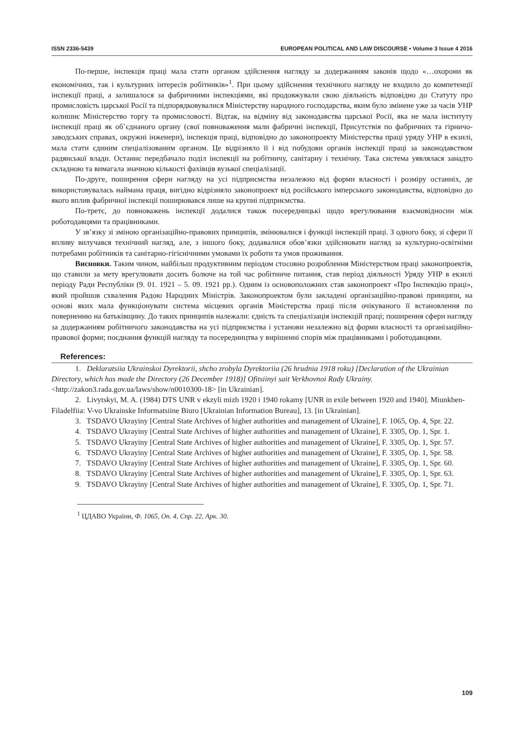ISSN 2336-5439 EUROPEAN POLITICAL AND LAW DISCOURSE • Volume 3 Issue 4 2016
По-перше, інспекція праці мала стати органом здійснення нагляду за додержанням законів щодо «…охорони як економічних, так і культурних інтересів робітників»<sup>1</sup>. При цьому здійснення технічного нагляду не входило до компетенції інспекції праці, а залишалося за фабричними інспекціями, які продовжували свою діяльність відповідно до Статуту про промисловість царської Росії та підпорядковувалися Міністерству народного господарства, яким було змінене уже за часів УНР колишнє Міністерство торгу та промисловості. Відтак, на відміну від законодавства царської Росії, яка не мала інституту інспекції праці як об’єднаного органу (свої повноваження мали фабричні інспекції, Присутствія по фабричних та гірничо-заводських справах, окружні інженери), інспекція праці, відповідно до законопроекту Міністерства праці уряду УНР в екзилі, мала стати єдиним спеціалізованим органом. Це відрізняло її і від побудови органів інспекції праці за законодавством радянської влади. Останнє передбачало поділ інспекції на робітничу, санітарну і технічну. Така система уявлялася занадто складною та вимагала значною кількості фахівців вузької спеціалізації.
По-друге, поширення сфери нагляду на усі підприємства незалежно від форми власності і розміру останніх, де використовувалась наймана праця, вигідно відрізняло законопроект від російського імперського законодавства, відповідно до якого вплив фабричної інспекції поширювався лише на крупні підприємства.
По-третє, до повноважень інспекції додалися також посередницькі щодо врегулювання взаємовідносин між роботодавцями та працівниками.
У зв’язку зі зміною організаційно-правових принципів, змінювалися і функції інспекцій праці. З одного боку, зі сфери її впливу вилучався технічний нагляд, але, з іншого боку, додавалися обов’язки здійснювати нагляд за культурно-освітніми потребами робітників та санітарно-гігієнічними умовами їх роботи та умов проживання.
Висновки. Таким чином, найбільш продуктивним періодом стосовно розроблення Міністерством праці законопроектів, що ставили за мету врегулювати досить болюче на той час робітниче питання, став період діяльності Уряду УНР в екзилі періоду Ради Республіки (9. 01. 1921 – 5. 09. 1921 рр.). Одним із основоположних став законопроект «Про Інспекцію праці», який пройшов схвалення Радою Народних Міністрів. Законопроектом були закладені організаційно-правові принципи, на основі яких мала функціонувати система місцевих органів Міністерства праці після очікуваного її встановлення по поверненню на батьківщину. До таких принципів належали: єдність та спеціалізація інспекцій праці; поширення сфери нагляду за додержанням робітничого законодавства на усі підприємства і установи незалежно від форми власності та організаційно-правової форми; поєднання функцій нагляду та посередництва у вирішенні спорів між працівниками і роботодавцями.
References:
1. Deklaratsiia Ukrainskoi Dyrektorii, shcho zrobyla Dyrektoriia (26 hrudnia 1918 roku) [Declaration of the Ukrainian Directory, which has made the Directory (26 December 1918)] Ofitsiinyi sait Verkhovnoi Rady Ukrainy. <http://zakon3.rada.gov.ua/laws/show/n0010300-18> [in Ukrainian].
2. Livytskyi, M. A. (1984) DTS UNR v ekzyli mizh 1920 i 1940 rokamy [UNR in exile between 1920 and 1940]. Miunkhen-Filadelfiia: V-vo Ukrainske Informatsiine Biuro [Ukrainian Information Bureau], 13. [in Ukrainian].
3. TSDAVO Ukrayiny [Central State Archives of higher authorities and management of Ukraine], F. 1065, Op. 4, Spr. 22.
4. TSDAVO Ukrayiny [Central State Archives of higher authorities and management of Ukraine], F. 3305, Op. 1, Spr. 1.
5. TSDAVO Ukrayiny [Central State Archives of higher authorities and management of Ukraine], F. 3305, Op. 1, Spr. 57.
6. TSDAVO Ukrayiny [Central State Archives of higher authorities and management of Ukraine], F. 3305, Op. 1, Spr. 58.
7. TSDAVO Ukrayiny [Central State Archives of higher authorities and management of Ukraine], F. 3305, Op. 1, Spr. 60.
8. TSDAVO Ukrayiny [Central State Archives of higher authorities and management of Ukraine], F. 3305, Op. 1, Spr. 63.
9. TSDAVO Ukrayiny [Central State Archives of higher authorities and management of Ukraine], F. 3305, Op. 1, Spr. 71.
<sup>1</sup> ЦДАВО України, Ф. 1065, Оп. 4, Спр. 22, Арк. 30.
109